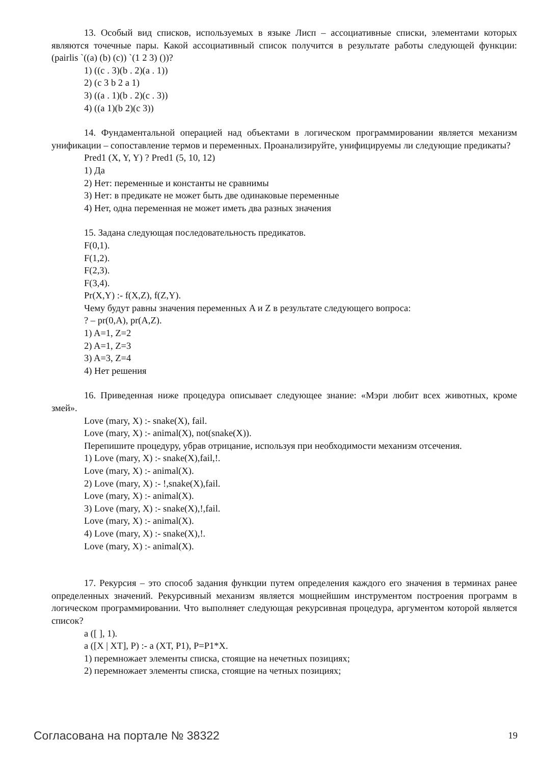13. Особый вид списков, используемых в языке Лисп – ассоциативные списки, элементами которых являются точечные пары. Какой ассоциативный список получится в результате работы следующей функции: (pairlis `((a) (b) (c)) `(1 2 3) ())?
1) ((c . 3)(b . 2)(a . 1))
2) (c 3 b 2 a 1)
3) ((a . 1)(b . 2)(c . 3))
4) ((a 1)(b 2)(c 3))
14. Фундаментальной операцией над объектами в логическом программировании является механизм унификации – сопоставление термов и переменных. Проанализируйте, унифицируемы ли следующие предикаты?
Pred1 (X, Y, Y) ? Pred1 (5, 10, 12)
1) Да
2) Нет: переменные и константы не сравнимы
3) Нет: в предикате не может быть две одинаковые переменные
4) Нет, одна переменная не может иметь два разных значения
15. Задана следующая последовательность предикатов.
F(0,1).
F(1,2).
F(2,3).
F(3,4).
Pr(X,Y) :- f(X,Z), f(Z,Y).
Чему будут равны значения переменных A и Z в результате следующего вопроса:
? – pr(0,A), pr(A,Z).
1) A=1, Z=2
2) A=1, Z=3
3) A=3, Z=4
4) Нет решения
16. Приведенная ниже процедура описывает следующее знание: «Мэри любит всех животных, кроме змей».
Love (mary, X) :- snake(X), fail.
Love (mary, X) :- animal(X), not(snake(X)).
Перепишите процедуру, убрав отрицание, используя при необходимости механизм отсечения.
1) Love (mary, X) :- snake(X),fail,!.
Love (mary, X) :- animal(X).
2) Love (mary, X) :- !,snake(X),fail.
Love (mary, X) :- animal(X).
3) Love (mary, X) :- snake(X),!,fail.
Love (mary, X) :- animal(X).
4) Love (mary, X) :- snake(X),!.
Love (mary, X) :- animal(X).
17. Рекурсия – это способ задания функции путем определения каждого его значения в терминах ранее определенных значений. Рекурсивный механизм является мощнейшим инструментом построения программ в логическом программировании. Что выполняет следующая рекурсивная процедура, аргументом которой является список?
a ([ ], 1).
a ([X | XT], P) :- a (XT, P1), P=P1*X.
1) перемножает элементы списка, стоящие на нечетных позициях;
2) перемножает элементы списка, стоящие на четных позициях;
Согласована на портале № 38322 19